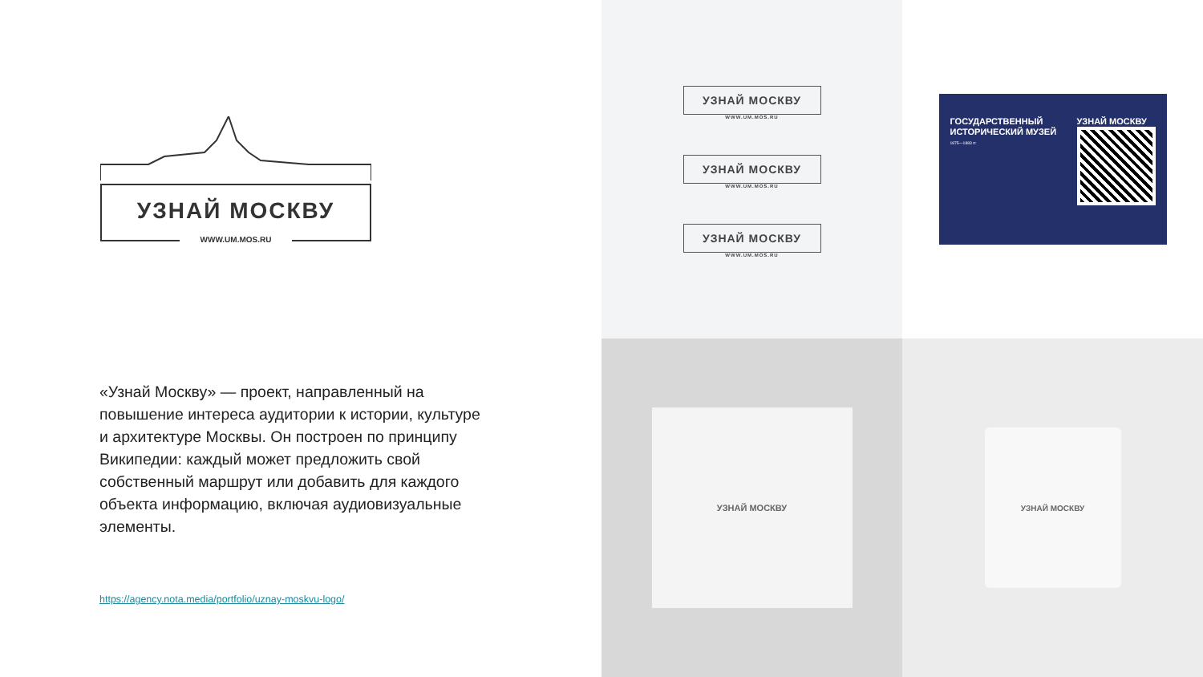УЗНАЙ МОСКВУ
WWW.UM.MOS.RU
«Узнай Москву» — проект, направленный на повышение интереса аудитории к истории, культуре и архитектуре Москвы. Он построен по принципу Википедии: каждый может предложить свой собственный маршрут или добавить для каждого объекта информацию, включая аудиовизуальные элементы.
https://agency.nota.media/portfolio/uznay-moskvu-logo/
УЗНАЙ МОСКВУ
WWW.UM.MOS.RU
УЗНАЙ МОСКВУ
WWW.UM.MOS.RU
УЗНАЙ МОСКВУ
WWW.UM.MOS.RU
ГОСУДАРСТВЕННЫЙ ИСТОРИЧЕСКИЙ МУЗЕЙ
1875—1883 гг.
УЗНАЙ МОСКВУ
УЗНАЙ МОСКВУ
УЗНАЙ МОСКВУ